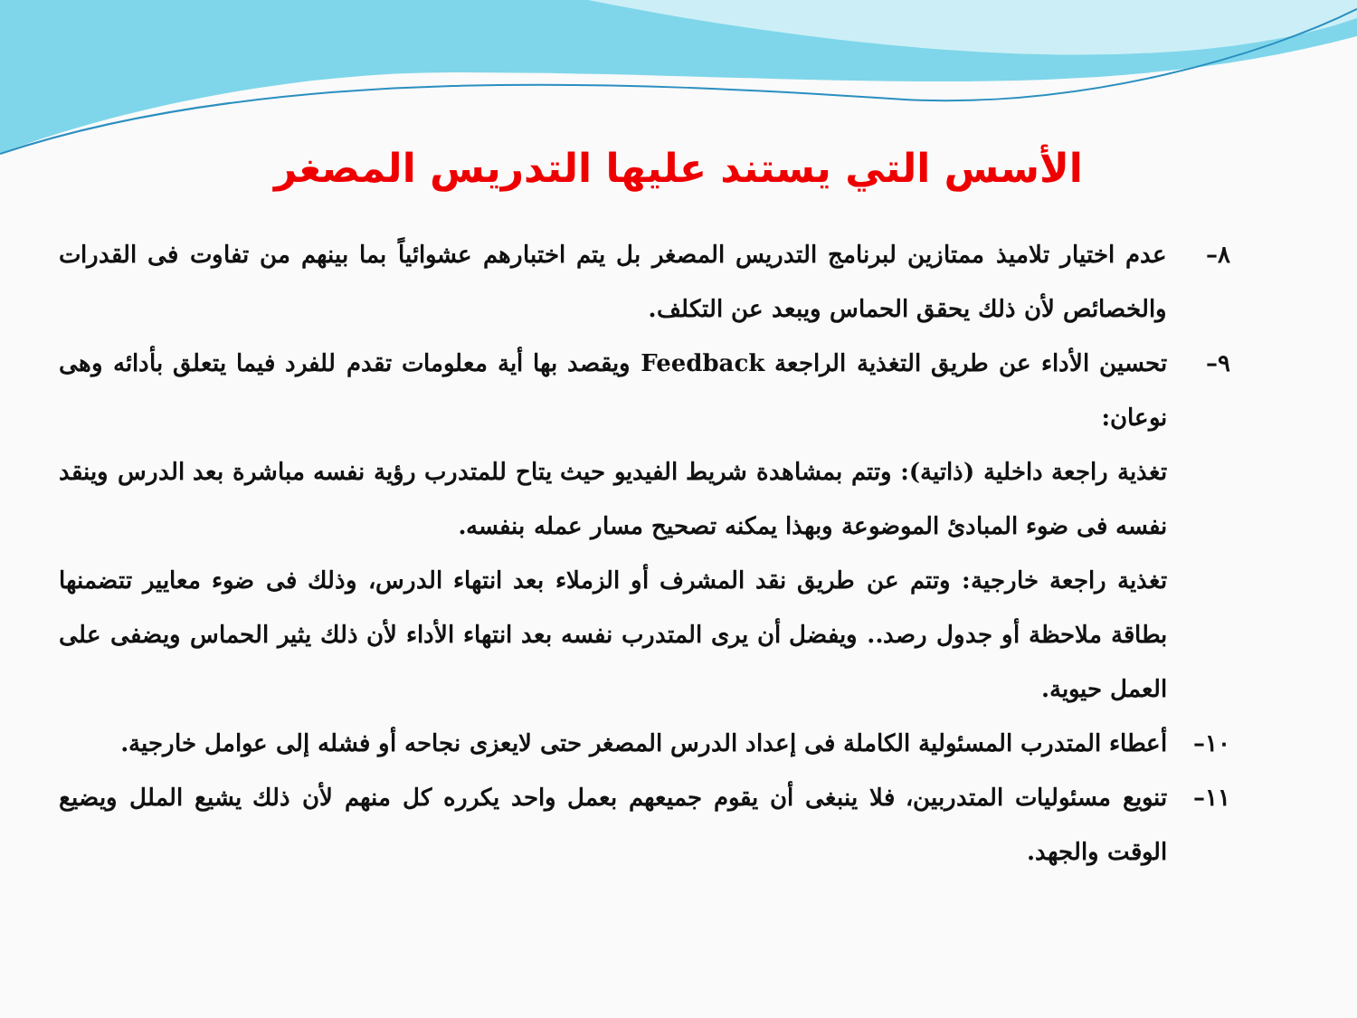الأسس التي يستند عليها التدريس المصغر
٨–عدم اختيار تلاميذ ممتازين لبرنامج التدريس المصغر بل يتم اختبارهم عشوائياً بما بينهم من تفاوت فى القدرات والخصائص لأن ذلك يحقق الحماس ويبعد عن التكلف.
٩–تحسين الأداء عن طريق التغذية الراجعة Feedback ويقصد بها أية معلومات تقدم للفرد فيما يتعلق بأدائه وهى نوعان:
تغذية راجعة داخلية (ذاتية): وتتم بمشاهدة شريط الفيديو حيث يتاح للمتدرب رؤية نفسه مباشرة بعد الدرس وينقد نفسه فى ضوء المبادئ الموضوعة وبهذا يمكنه تصحيح مسار عمله بنفسه.
تغذية راجعة خارجية: وتتم عن طريق نقد المشرف أو الزملاء بعد انتهاء الدرس، وذلك فى ضوء معايير تتضمنها بطاقة ملاحظة أو جدول رصد.. ويفضل أن يرى المتدرب نفسه بعد انتهاء الأداء لأن ذلك يثير الحماس ويضفى على العمل حيوية.
١٠–أعطاء المتدرب المسئولية الكاملة فى إعداد الدرس المصغر حتى لايعزى نجاحه أو فشله إلى عوامل خارجية.
١١–تنويع مسئوليات المتدربين، فلا ينبغى أن يقوم جميعهم بعمل واحد يكرره كل منهم لأن ذلك يشيع الملل ويضيع الوقت والجهد.